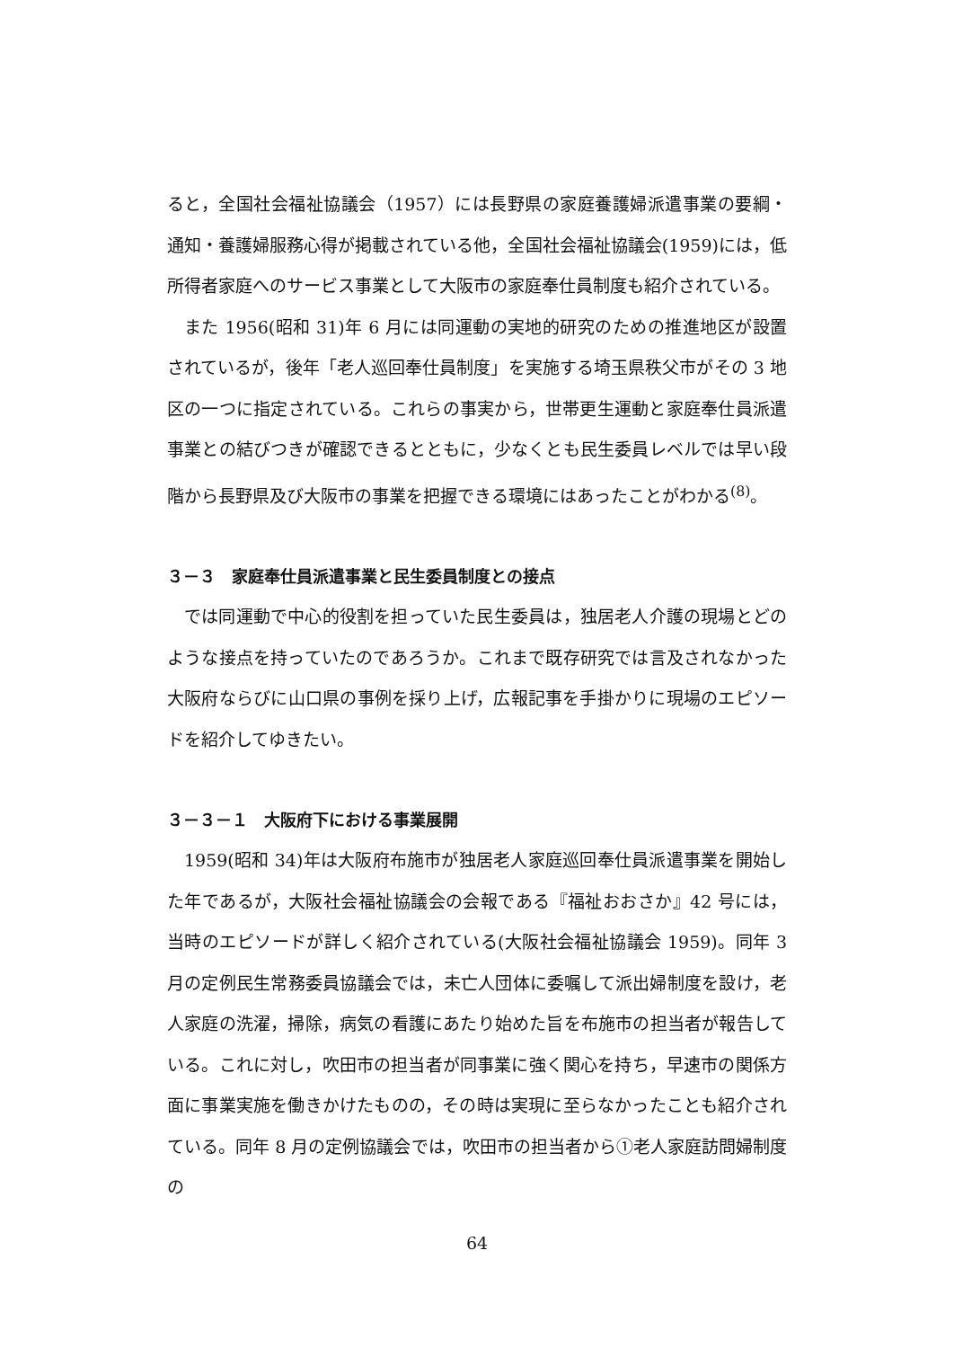ると，全国社会福祉協議会（1957）には長野県の家庭養護婦派遣事業の要綱・通知・養護婦服務心得が掲載されている他，全国社会福祉協議会(1959)には，低所得者家庭へのサービス事業として大阪市の家庭奉仕員制度も紹介されている。
また 1956(昭和 31)年 6 月には同運動の実地的研究のための推進地区が設置されているが，後年「老人巡回奉仕員制度」を実施する埼玉県秩父市がその 3 地区の一つに指定されている。これらの事実から，世帯更生運動と家庭奉仕員派遣事業との結びつきが確認できるとともに，少なくとも民生委員レベルでは早い段階から長野県及び大阪市の事業を把握できる環境にはあったことがわかる<sup>(8)</sup>。
３－３　家庭奉仕員派遣事業と民生委員制度との接点
では同運動で中心的役割を担っていた民生委員は，独居老人介護の現場とどのような接点を持っていたのであろうか。これまで既存研究では言及されなかった大阪府ならびに山口県の事例を採り上げ，広報記事を手掛かりに現場のエピソードを紹介してゆきたい。
３－３－１　大阪府下における事業展開
1959(昭和 34)年は大阪府布施市が独居老人家庭巡回奉仕員派遣事業を開始した年であるが，大阪社会福祉協議会の会報である『福祉おおさか』42 号には，当時のエピソードが詳しく紹介されている(大阪社会福祉協議会 1959)。同年 3 月の定例民生常務委員協議会では，未亡人団体に委嘱して派出婦制度を設け，老人家庭の洗濯，掃除，病気の看護にあたり始めた旨を布施市の担当者が報告している。これに対し，吹田市の担当者が同事業に強く関心を持ち，早速市の関係方面に事業実施を働きかけたものの，その時は実現に至らなかったことも紹介されている。同年 8 月の定例協議会では，吹田市の担当者から①老人家庭訪問婦制度の
64